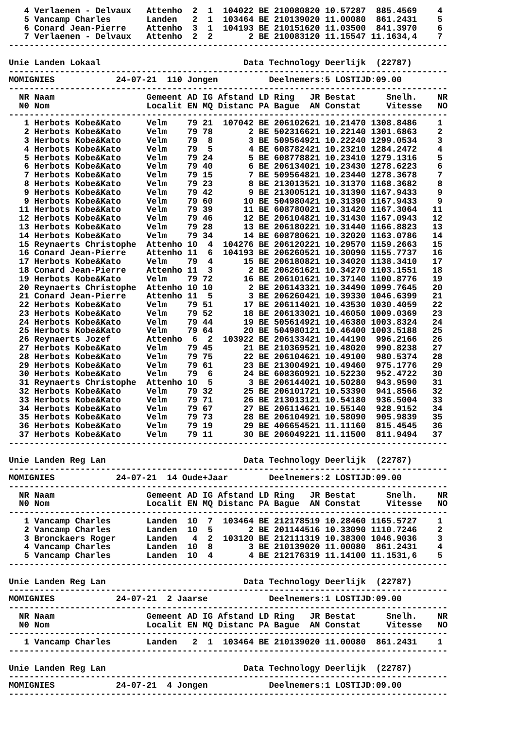4 Verlaenen - Delvaux   Attenho  2  1  104022 BE 210080820 10.57287  885.4569    4
   5 Vancamp Charles       Landen   2  1  103464 BE 210139020 11.00080  861.2431    5
   6 Conard Jean-Pierre    Attenho  3  1  104193 BE 210151620 11.03500  841.3970    6
   7 Verlaenen - Delvaux   Attenho  2  2       2 BE 210083120 11.15547 11.1634,4    7
--------------------------------------------------------------------------------------

Unie Landen Lokaal                            Data Technology Deerlijk  (22787)
--------------------------------------------------------------------------------------
MOMIGNIES            24-07-21  110 Jongen          Deelnemers:5 LOSTIJD:09.00
--------------------------------------------------------------------------------------
  NR Naam                  Gemeent AD IG Afstand LD Ring   JR Bestat      Snelh.    NR
  N0 Nom                   Localit EN MQ Distanc PA Bague  AN Constat     Vitesse   NO
--------------------------------------------------------------------------------------
   1 Herbots Kobe&Kato     Velm    79 21  107042 BE 206102621 10.21470 1308.8486    1
   2 Herbots Kobe&Kato     Velm    79 78       2 BE 502316621 10.22140 1301.6863    2
   3 Herbots Kobe&Kato     Velm    79  8       3 BE 509564921 10.22240 1299.0534    3
   4 Herbots Kobe&Kato     Velm    79  5       4 BE 608782421 10.23210 1284.2472    4
   5 Herbots Kobe&Kato     Velm    79 24       5 BE 608778821 10.23410 1279.1316    5
   6 Herbots Kobe&Kato     Velm    79 40       6 BE 206134021 10.23430 1278.6223    6
   7 Herbots Kobe&Kato     Velm    79 15       7 BE 509564821 10.23440 1278.3678    7
   8 Herbots Kobe&Kato     Velm    79 23       8 BE 213013521 10.31370 1168.3682    8
   9 Herbots Kobe&Kato     Velm    79 42       9 BE 213005121 10.31390 1167.9433    9
   9 Herbots Kobe&Kato     Velm    79 60      10 BE 504980421 10.31390 1167.9433    9
  11 Herbots Kobe&Kato     Velm    79 39      11 BE 608780021 10.31420 1167.3064   11
  12 Herbots Kobe&Kato     Velm    79 46      12 BE 206104821 10.31430 1167.0943   12
  13 Herbots Kobe&Kato     Velm    79 28      13 BE 206180221 10.31440 1166.8823   13
  14 Herbots Kobe&Kato     Velm    79 34      14 BE 608780621 10.32020 1163.0786   14
  15 Reynaerts Christophe  Attenho 10  4  104276 BE 206120221 10.29570 1159.2663   15
  16 Conard Jean-Pierre    Attenho 11  6  104193 BE 206260521 10.30090 1155.7737   16
  17 Herbots Kobe&Kato     Velm    79  4      15 BE 206180821 10.34020 1138.3410   17
  18 Conard Jean-Pierre    Attenho 11  3       2 BE 206261621 10.34270 1103.1551   18
  19 Herbots Kobe&Kato     Velm    79 72      16 BE 206101621 10.37140 1100.8776   19
  20 Reynaerts Christophe  Attenho 10 10       2 BE 206143321 10.34490 1099.7645   20
  21 Conard Jean-Pierre    Attenho 11  5       3 BE 206260421 10.39330 1046.6399   21
  22 Herbots Kobe&Kato     Velm    79 51      17 BE 206114021 10.43530 1030.4059   22
  23 Herbots Kobe&Kato     Velm    79 52      18 BE 206133021 10.46050 1009.0369   23
  24 Herbots Kobe&Kato     Velm    79 44      19 BE 505614921 10.46380 1003.8324   24
  25 Herbots Kobe&Kato     Velm    79 64      20 BE 504980121 10.46400 1003.5188   25
  26 Reynaerts Jozef       Attenho  6  2  103922 BE 206133421 10.44190  996.2166   26
  27 Herbots Kobe&Kato     Velm    79 45      21 BE 210369521 10.48020  990.8238   27
  28 Herbots Kobe&Kato     Velm    79 75      22 BE 206104621 10.49100  980.5374   28
  29 Herbots Kobe&Kato     Velm    79 61      23 BE 213004921 10.49460  975.1776   29
  30 Herbots Kobe&Kato     Velm    79  6      24 BE 608360921 10.52230  952.4722   30
  31 Reynaerts Christophe  Attenho 10  5       3 BE 206144021 10.50280  943.9590   31
  32 Herbots Kobe&Kato     Velm    79 32      25 BE 206101721 10.53390  941.8566   32
  33 Herbots Kobe&Kato     Velm    79 71      26 BE 213013121 10.54180  936.5004   33
  34 Herbots Kobe&Kato     Velm    79 67      27 BE 206114621 10.55140  928.9152   34
  35 Herbots Kobe&Kato     Velm    79 73      28 BE 206104921 10.58090  905.9839   35
  36 Herbots Kobe&Kato     Velm    79 19      29 BE 406654521 11.11160  815.4545   36
  37 Herbots Kobe&Kato     Velm    79 11      30 BE 206049221 11.11500  811.9494   37
--------------------------------------------------------------------------------------

Unie Landen Reg Lan                           Data Technology Deerlijk  (22787)
--------------------------------------------------------------------------------------
MOMIGNIES            24-07-21  14 Oude+Jaar        Deelnemers:2 LOSTIJD:09.00
--------------------------------------------------------------------------------------
  NR Naam                  Gemeent AD IG Afstand LD Ring   JR Bestat      Snelh.    NR
  N0 Nom                   Localit EN MQ Distanc PA Bague  AN Constat     Vitesse   NO
--------------------------------------------------------------------------------------
   1 Vancamp Charles       Landen  10  7  103464 BE 212178519 10.28460 1165.5727    1
   2 Vancamp Charles       Landen  10  5       2 BE 201144516 10.33090 1110.7246    2
   3 Bronckaers Roger      Landen   4  2  103120 BE 212111319 10.38300 1046.9036    3
   4 Vancamp Charles       Landen  10  8       3 BE 210139020 11.00080  861.2431    4
   5 Vancamp Charles       Landen  10  4       4 BE 212176319 11.14100 11.1531,6    5
--------------------------------------------------------------------------------------

Unie Landen Reg Lan                           Data Technology Deerlijk  (22787)
--------------------------------------------------------------------------------------
MOMIGNIES            24-07-21  2 Jaarse            Deelnemers:1 LOSTIJD:09.00
--------------------------------------------------------------------------------------
  NR Naam                  Gemeent AD IG Afstand LD Ring   JR Bestat      Snelh.    NR
  N0 Nom                   Localit EN MQ Distanc PA Bague  AN Constat     Vitesse   NO
--------------------------------------------------------------------------------------
   1 Vancamp Charles       Landen   2  1  103464 BE 210139020 11.00080  861.2431    1
--------------------------------------------------------------------------------------

Unie Landen Reg Lan                           Data Technology Deerlijk  (22787)
--------------------------------------------------------------------------------------
MOMIGNIES            24-07-21  4 Jongen            Deelnemers:1 LOSTIJD:09.00
--------------------------------------------------------------------------------------